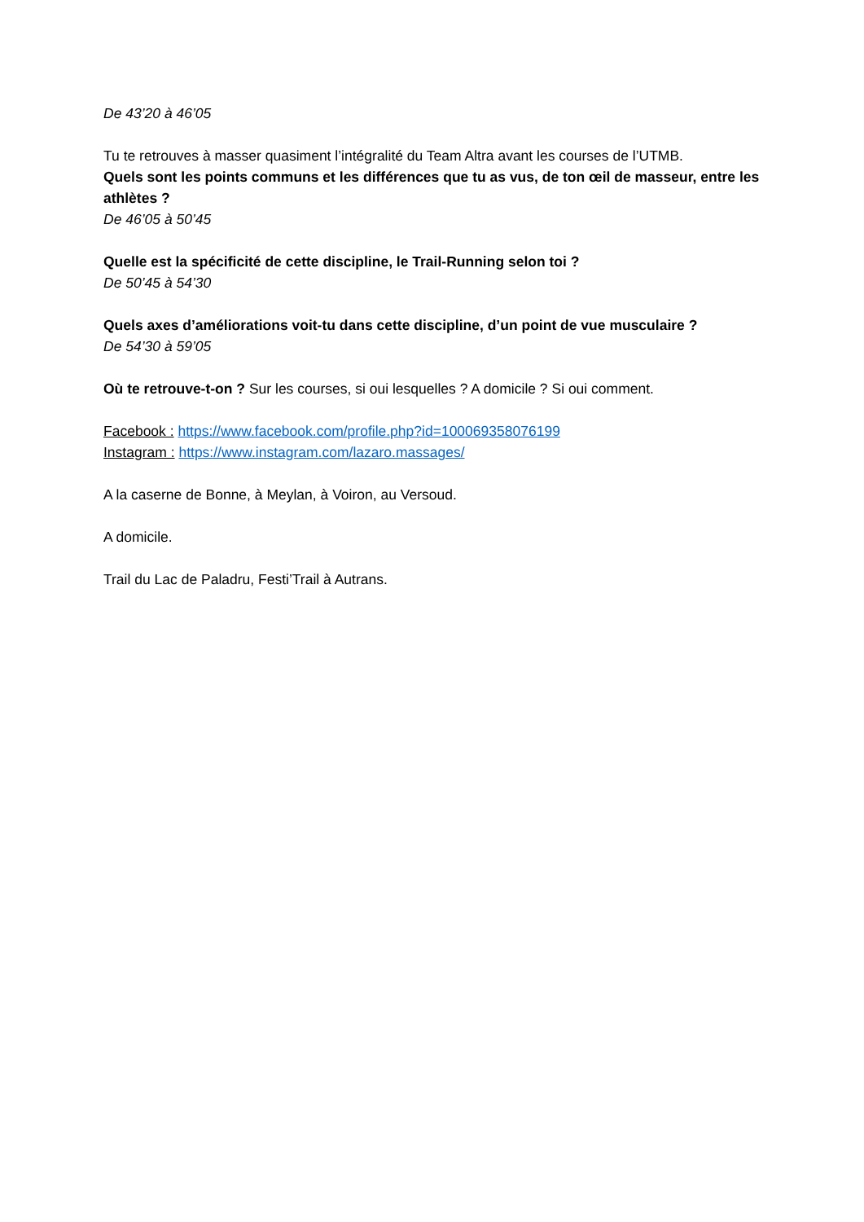De 43’20 à 46’05
Tu te retrouves à masser quasiment l’intégralité du Team Altra avant les courses de l’UTMB.
Quels sont les points communs et les différences que tu as vus, de ton œil de masseur, entre les athlètes ?
De 46’05 à 50’45
Quelle est la spécificité de cette discipline, le Trail-Running selon toi ?
De 50’45 à 54’30
Quels axes d’améliorations voit-tu dans cette discipline, d’un point de vue musculaire ?
De 54’30 à 59’05
Où te retrouve-t-on ? Sur les courses, si oui lesquelles ? A domicile ? Si oui comment.
Facebook : https://www.facebook.com/profile.php?id=100069358076199
Instagram : https://www.instagram.com/lazaro.massages/
A la caserne de Bonne, à Meylan, à Voiron, au Versoud.
A domicile.
Trail du Lac de Paladru, Festi’Trail à Autrans.